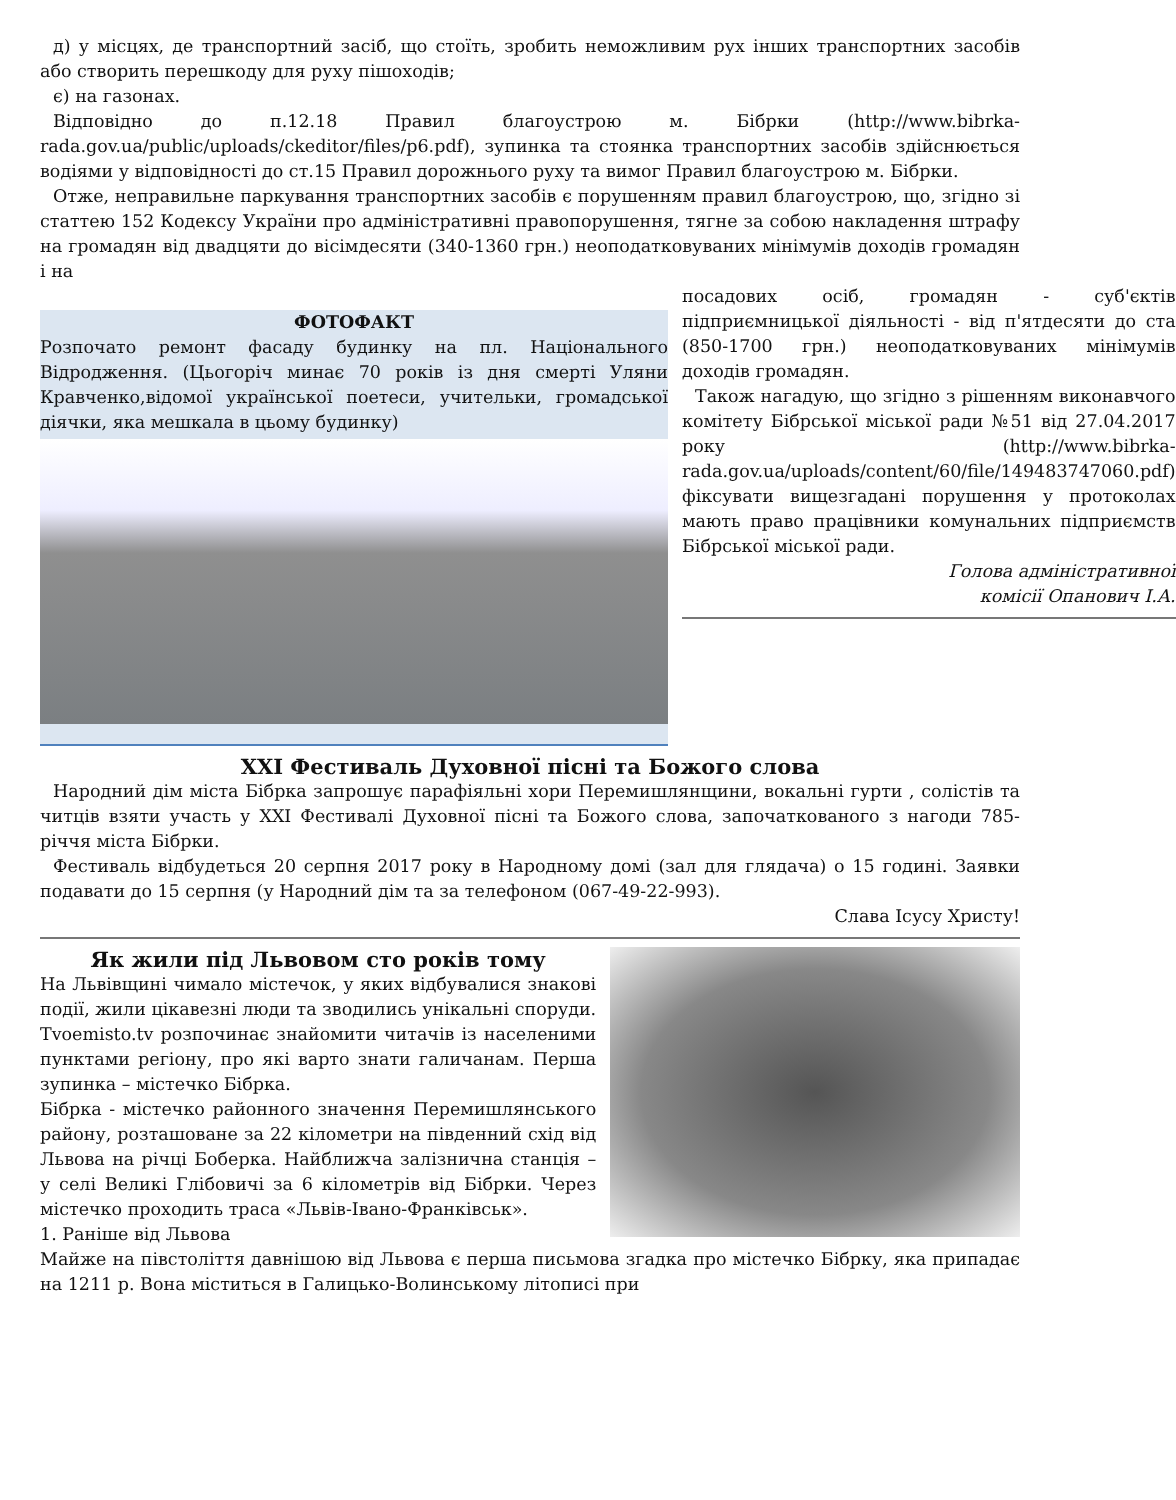д) у місцях, де транспортний засіб, що стоїть, зробить неможливим рух інших транспортних засобів або створить перешкоду для руху пішоходів;
є) на газонах.
Відповідно до п.12.18 Правил благоустрою м. Бібрки (http://www.bibrka-rada.gov.ua/public/uploads/ckeditor/files/p6.pdf), зупинка та стоянка транспортних засобів здійснюється водіями у відповідності до ст.15 Правил дорожнього руху та вимог Правил благоустрою м. Бібрки.
Отже, неправильне паркування транспортних засобів є порушенням правил благоустрою, що, згідно зі статтею 152 Кодексу України про адміністративні правопорушення, тягне за собою накладення штрафу на громадян від двадцяти до вісімдесяти (340-1360 грн.) неоподатковуваних мінімумів доходів громадян і на
ФОТОФАКТ
Розпочато ремонт фасаду будинку на пл. Національного Відродження. (Цьогоріч минає 70 років із дня смерті Уляни Кравченко,відомої української поетеси, учительки, громадської діячки, яка мешкала в цьому будинку)
посадових осіб, громадян - суб'єктів підприємницької діяльності - від п'ятдесяти до ста (850-1700 грн.) неоподатковуваних мінімумів доходів громадян.
Також нагадую, що згідно з рішенням виконавчого комітету Бібрської міської ради №51 від 27.04.2017 року (http://www.bibrka-rada.gov.ua/uploads/content/60/file/149483747060.pdf) фіксувати вищезгадані порушення у протоколах мають право працівники комунальних підприємств Бібрської міської ради.
Голова адміністративної
комісії Опанович І.А.
XXI Фестиваль Духовної пісні та Божого слова
Народний дім міста Бібрка запрошує парафіяльні хори Перемишлянщини, вокальні гурти , солістів та читців взяти участь у XXI Фестивалі Духовної пісні та Божого слова, започаткованого з нагоди 785-річчя міста Бібрки.
Фестиваль відбудеться 20 серпня 2017 року в Народному домі (зал для глядача) о 15 годині. Заявки подавати до 15 серпня (у Народний дім та за телефоном (067-49-22-993).
Слава Ісусу Христу!
Як жили під Львовом сто років тому
На Львівщині чимало містечок, у яких відбувалися знакові події, жили цікавезні люди та зводились унікальні споруди. Tvoemisto.tv розпочинає знайомити читачів із населеними пунктами регіону, про які варто знати галичанам. Перша зупинка – містечко Бібрка.
Бібрка - містечко районного значення Перемишлянського району, розташоване за 22 кілометри на південний схід від Львова на річці Боберка. Найближча залізнична станція – у селі Великі Глібовичі за 6 кілометрів від Бібрки. Через містечко проходить траса «Львів-Івано-Франківськ».
1. Раніше від Львова
Майже на півстоліття давнішою від Львова є перша письмова згадка про містечко Бібрку, яка припадає на 1211 р. Вона міститься в Галицько-Волинському літописі при